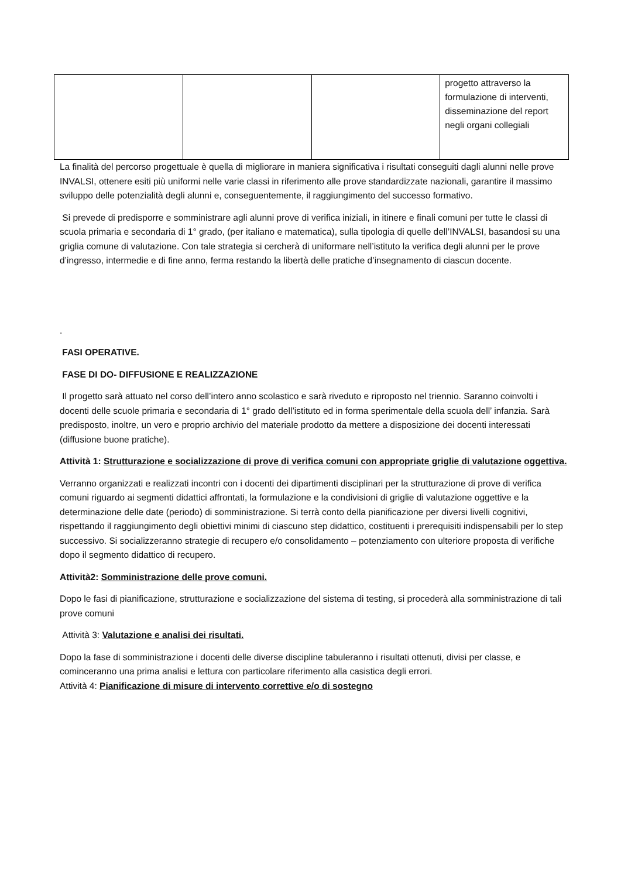| | | | progetto attraverso la formulazione di interventi, disseminazione del report negli organi collegiali |
La finalità del percorso progettuale è quella di migliorare in maniera significativa i risultati conseguiti dagli alunni nelle prove INVALSI, ottenere esiti più uniformi nelle varie classi in riferimento alle prove standardizzate nazionali, garantire il massimo sviluppo delle potenzialità degli alunni e, conseguentemente, il raggiungimento del successo formativo.
Si prevede di predisporre e somministrare agli alunni prove di verifica iniziali, in itinere e finali comuni per tutte le classi di scuola primaria e secondaria di 1° grado, (per italiano e matematica), sulla tipologia di quelle dell’INVALSI, basandosi su una griglia comune di valutazione. Con tale strategia si cercherà di uniformare nell’istituto la verifica degli alunni per le prove d’ingresso, intermedie e di fine anno, ferma restando la libertà delle pratiche d’insegnamento di ciascun docente.
.
FASI OPERATIVE.
FASE DI DO- DIFFUSIONE E REALIZZAZIONE
Il progetto sarà attuato nel corso dell’intero anno scolastico e sarà riveduto e riproposto nel triennio. Saranno coinvolti i docenti delle scuole primaria e secondaria di 1° grado dell’istituto ed in forma sperimentale della scuola dell’ infanzia. Sarà predisposto, inoltre, un vero e proprio archivio del materiale prodotto da mettere a disposizione dei docenti interessati (diffusione buone pratiche).
Attività 1: Strutturazione e socializzazione di prove di verifica comuni con appropriate griglie di valutazione oggettiva.
Verranno organizzati e realizzati incontri con i docenti dei dipartimenti disciplinari per la strutturazione di prove di verifica comuni riguardo ai segmenti didattici affrontati, la formulazione e la condivisioni di griglie di valutazione oggettive e la determinazione delle date (periodo) di somministrazione. Si terrà conto della pianificazione per diversi livelli cognitivi, rispettando il raggiungimento degli obiettivi minimi di ciascuno step didattico, costituenti i prerequisiti indispensabili per lo step successivo. Si socializzeranno strategie di recupero e/o consolidamento – potenziamento con ulteriore proposta di verifiche dopo il segmento didattico di recupero.
Attività2: Somministrazione delle prove comuni.
Dopo le fasi di pianificazione, strutturazione e socializzazione del sistema di testing, si procederà alla somministrazione di tali prove comuni
Attività 3: Valutazione e analisi dei risultati.
Dopo la fase di somministrazione i docenti delle diverse discipline tabuleranno i risultati ottenuti, divisi per classe, e cominceranno una prima analisi e lettura con particolare riferimento alla casistica degli errori.
Attività 4: Pianificazione di misure di intervento correttive e/o di sostegno